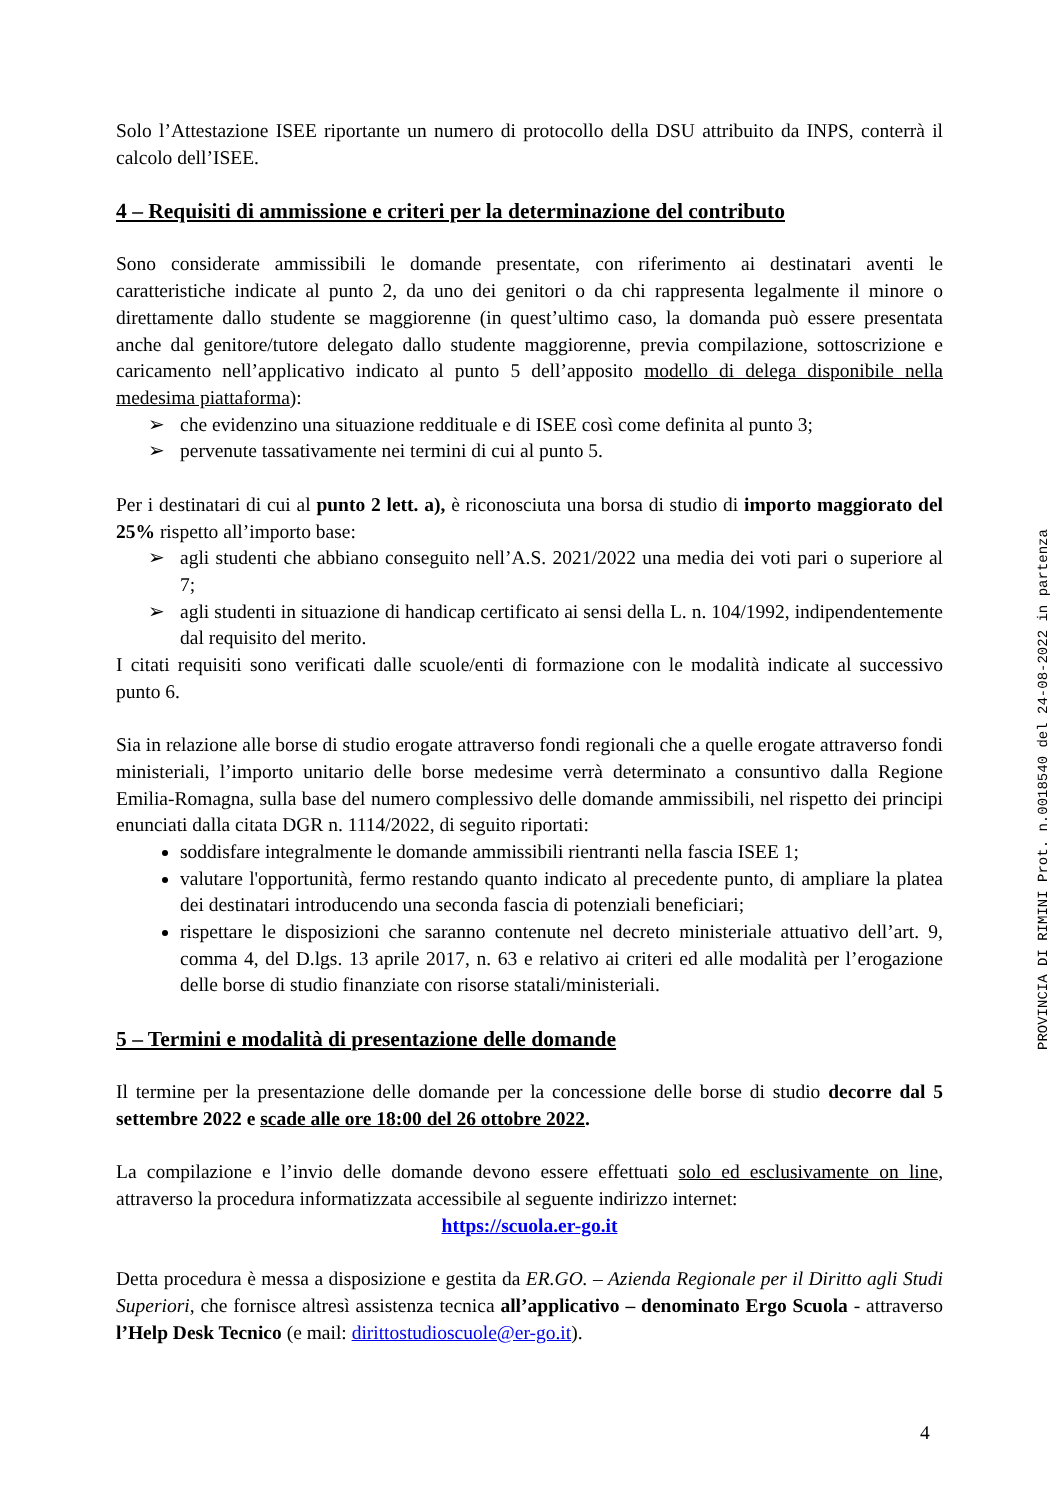Solo l’Attestazione ISEE riportante un numero di protocollo della DSU attribuito da INPS, conterrà il calcolo dell’ISEE.
4 – Requisiti di ammissione e criteri per la determinazione del contributo
Sono considerate ammissibili le domande presentate, con riferimento ai destinatari aventi le caratteristiche indicate al punto 2, da uno dei genitori o da chi rappresenta legalmente il minore o direttamente dallo studente se maggiorenne (in quest’ultimo caso, la domanda può essere presentata anche dal genitore/tutore delegato dallo studente maggiorenne, previa compilazione, sottoscrizione e caricamento nell’applicativo indicato al punto 5 dell’apposito modello di delega disponibile nella medesima piattaforma):
➢ che evidenzino una situazione reddituale e di ISEE così come definita al punto 3;
➢ pervenute tassativamente nei termini di cui al punto 5.
Per i destinatari di cui al punto 2 lett. a), è riconosciuta una borsa di studio di importo maggiorato del 25% rispetto all’importo base:
➢ agli studenti che abbiano conseguito nell’A.S. 2021/2022 una media dei voti pari o superiore al 7;
➢ agli studenti in situazione di handicap certificato ai sensi della L. n. 104/1992, indipendentemente dal requisito del merito.
I citati requisiti sono verificati dalle scuole/enti di formazione con le modalità indicate al successivo punto 6.
Sia in relazione alle borse di studio erogate attraverso fondi regionali che a quelle erogate attraverso fondi ministeriali, l’importo unitario delle borse medesime verrà determinato a consuntivo dalla Regione Emilia-Romagna, sulla base del numero complessivo delle domande ammissibili, nel rispetto dei principi enunciati dalla citata DGR n. 1114/2022, di seguito riportati:
soddisfare integralmente le domande ammissibili rientranti nella fascia ISEE 1;
valutare l'opportunità, fermo restando quanto indicato al precedente punto, di ampliare la platea dei destinatari introducendo una seconda fascia di potenziali beneficiari;
rispettare le disposizioni che saranno contenute nel decreto ministeriale attuativo dell’art. 9, comma 4, del D.lgs. 13 aprile 2017, n. 63 e relativo ai criteri ed alle modalità per l’erogazione delle borse di studio finanziate con risorse statali/ministeriali.
5 – Termini e modalità di presentazione delle domande
Il termine per la presentazione delle domande per la concessione delle borse di studio decorre dal 5 settembre 2022 e scade alle ore 18:00 del 26 ottobre 2022.
La compilazione e l’invio delle domande devono essere effettuati solo ed esclusivamente on line, attraverso la procedura informatizzata accessibile al seguente indirizzo internet:
https://scuola.er-go.it
Detta procedura è messa a disposizione e gestita da ER.GO. – Azienda Regionale per il Diritto agli Studi Superiori, che fornisce altresì assistenza tecnica all’applicativo – denominato Ergo Scuola - attraverso l’Help Desk Tecnico (e mail: dirittostudioscuole@er-go.it).
PROVINCIA DI RIMINI Prot. n.0018540 del 24-08-2022 in partenza
4